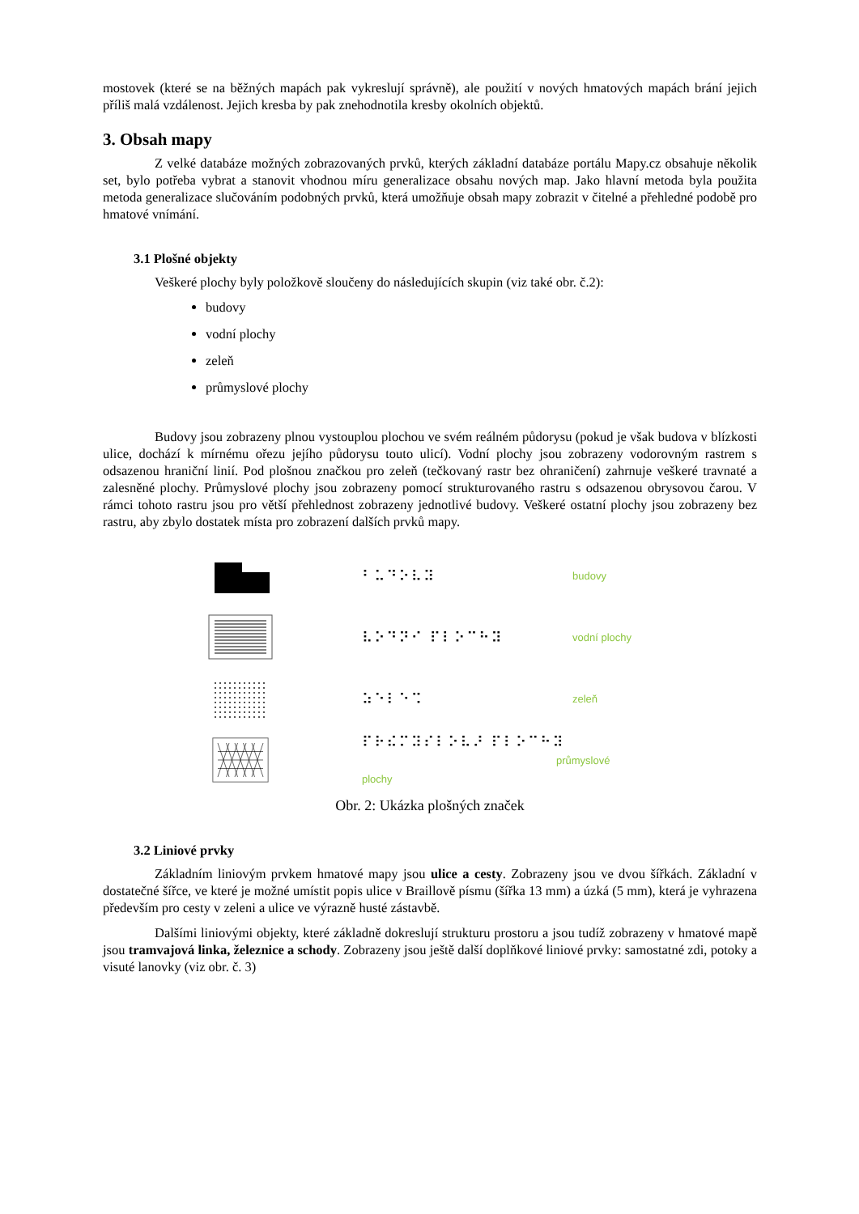mostovek (které se na běžných mapách pak vykreslují správně), ale použití v nových hmatových mapách brání jejich příliš malá vzdálenost. Jejich kresba by pak znehodnotila kresby okolních objektů.
3. Obsah mapy
Z velké databáze možných zobrazovaných prvků, kterých základní databáze portálu Mapy.cz obsahuje několik set, bylo potřeba vybrat a stanovit vhodnou míru generalizace obsahu nových map. Jako hlavní metoda byla použita metoda generalizace slučováním podobných prvků, která umožňuje obsah mapy zobrazit v čitelné a přehledné podobě pro hmatové vnímání.
3.1 Plošné objekty
Veškeré plochy byly položkově sloučeny do následujících skupin (viz také obr. č.2):
budovy
vodní plochy
zeleň
průmyslové plochy
Budovy jsou zobrazeny plnou vystouplou plochou ve svém reálném půdorysu (pokud je však budova v blízkosti ulice, dochází k mírnému ořezu jejího půdorysu touto ulicí). Vodní plochy jsou zobrazeny vodorovným rastrem s odsazenou hraniční linií. Pod plošnou značkou pro zeleň (tečkovaný rastr bez ohraničení) zahrnuje veškeré travnaté a zalesněné plochy. Průmyslové plochy jsou zobrazeny pomocí strukturovaného rastru s odsazenou obrysovou čarou. V rámci tohoto rastru jsou pro větší přehlednost zobrazeny jednotlivé budovy. Veškeré ostatní plochy jsou zobrazeny bez rastru, aby zbylo dostatek místa pro zobrazení dalších prvků mapy.
⠃⠥⠙⠕⠧⠽
budovy
⠧⠕⠙⠝⠊ ⠏⠇⠕⠉⠓⠽
vodní plochy
⠵⠑⠇⠑⠩
zeleň
⠏⠗⠮⠍⠽⠎⠇⠕⠧⠜ ⠏⠇⠕⠉⠓⠽
průmyslové plochy
Obr. 2: Ukázka plošných značek
3.2 Liniové prvky
Základním liniovým prvkem hmatové mapy jsou ulice a cesty. Zobrazeny jsou ve dvou šířkách. Základní v dostatečné šířce, ve které je možné umístit popis ulice v Braillově písmu (šířka 13 mm) a úzká (5 mm), která je vyhrazena především pro cesty v zeleni a ulice ve výrazně husté zástavbě.
Dalšími liniovými objekty, které základně dokreslují strukturu prostoru a jsou tudíž zobrazeny v hmatové mapě jsou tramvajová linka, železnice a schody. Zobrazeny jsou ještě další doplňkové liniové prvky: samostatné zdi, potoky a visuté lanovky (viz obr. č. 3)